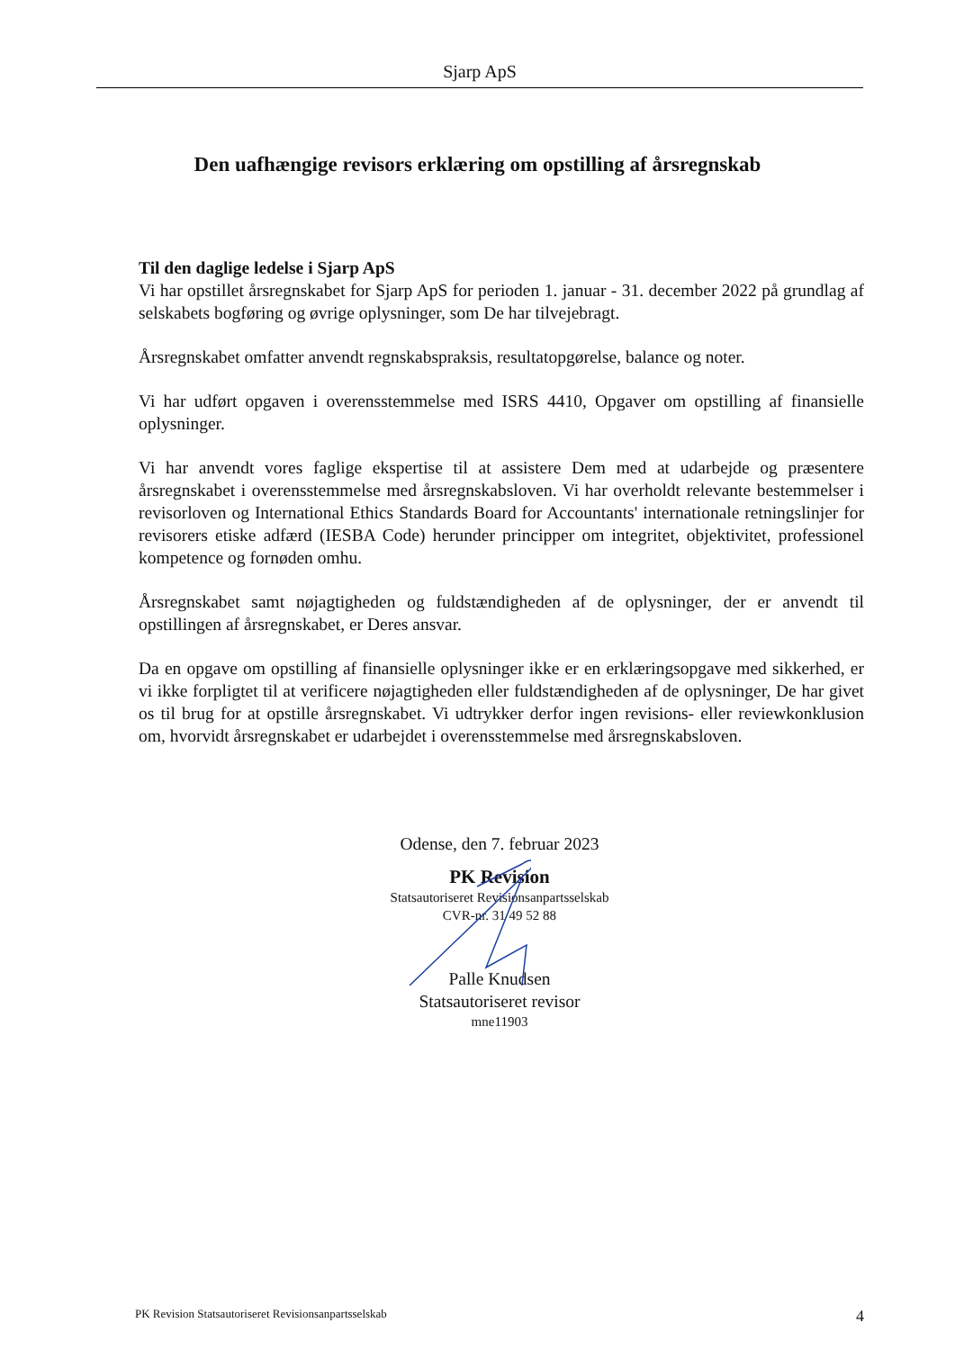Sjarp ApS
Den uafhængige revisors erklæring om opstilling af årsregnskab
Til den daglige ledelse i Sjarp ApS
Vi har opstillet årsregnskabet for Sjarp ApS for perioden 1. januar - 31. december 2022 på grundlag af selskabets bogføring og øvrige oplysninger, som De har tilvejebragt.
Årsregnskabet omfatter anvendt regnskabspraksis, resultatopgørelse, balance og noter.
Vi har udført opgaven i overensstemmelse med ISRS 4410, Opgaver om opstilling af finansielle oplysninger.
Vi har anvendt vores faglige ekspertise til at assistere Dem med at udarbejde og præsentere årsregnskabet i overensstemmelse med årsregnskabsloven. Vi har overholdt relevante bestemmelser i revisorloven og International Ethics Standards Board for Accountants' internationale retningslinjer for revisorers etiske adfærd (IESBA Code) herunder principper om integritet, objektivitet, professionel kompetence og fornøden omhu.
Årsregnskabet samt nøjagtigheden og fuldstændigheden af de oplysninger, der er anvendt til opstillingen af årsregnskabet, er Deres ansvar.
Da en opgave om opstilling af finansielle oplysninger ikke er en erklæringsopgave med sikkerhed, er vi ikke forpligtet til at verificere nøjagtigheden eller fuldstændigheden af de oplysninger, De har givet os til brug for at opstille årsregnskabet. Vi udtrykker derfor ingen revisions- eller reviewkonklusion om, hvorvidt årsregnskabet er udarbejdet i overensstemmelse med årsregnskabsloven.
Odense, den 7. februar 2023
PK Revision
Statsautoriseret Revisionsanpartsselskab
CVR-nr. 31 49 52 88
Palle Knudsen
Statsautoriseret revisor
mne11903
PK Revision Statsautoriseret Revisionsanpartsselskab 4